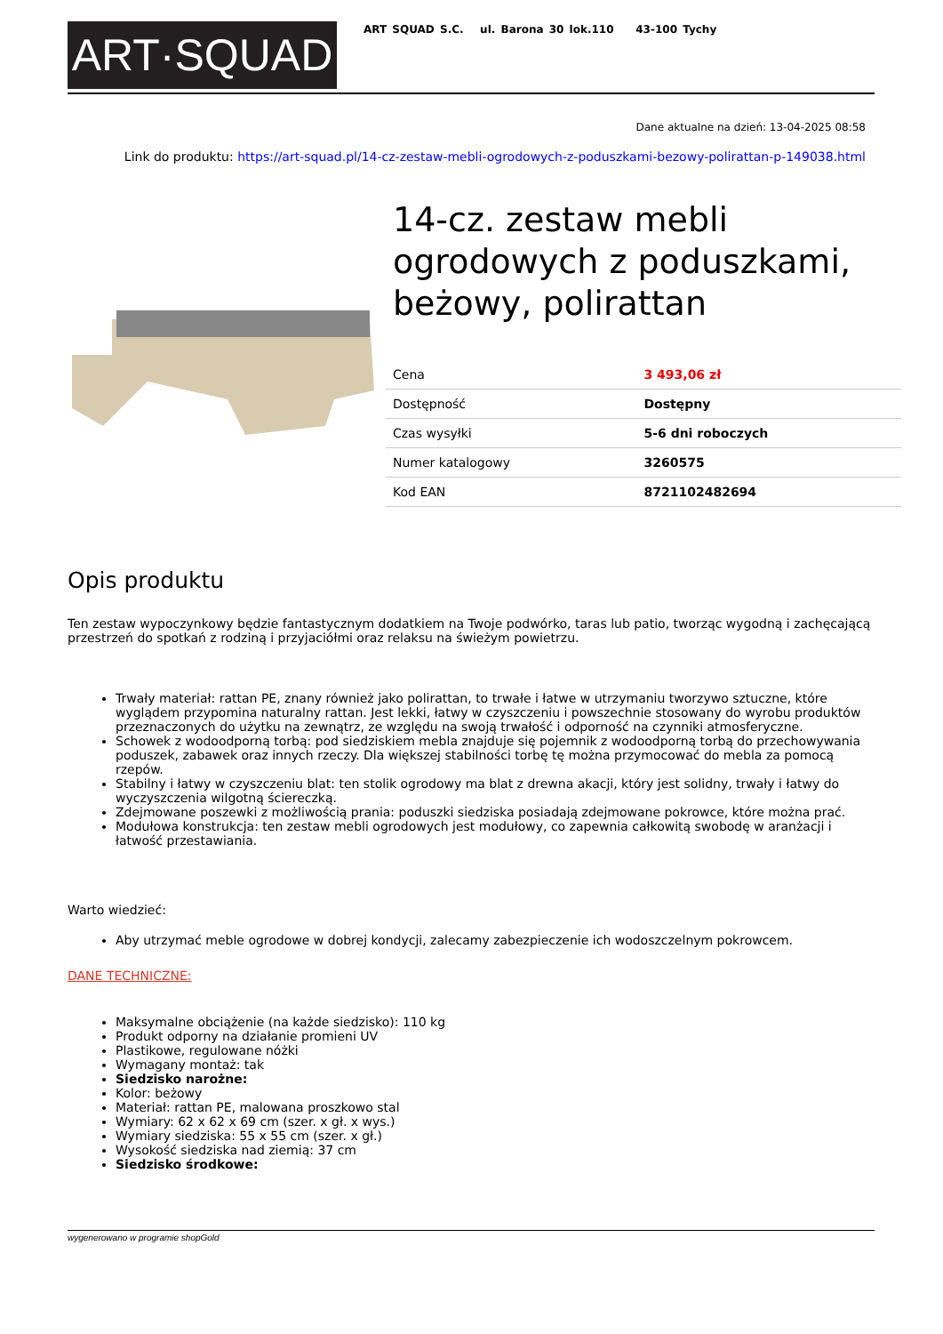ART·SQUAD
ART SQUAD S.C. ul. Barona 30 lok.110 43-100 Tychy
Dane aktualne na dzień: 13-04-2025 08:58
Link do produktu: https://art-squad.pl/14-cz-zestaw-mebli-ogrodowych-z-poduszkami-bezowy-polirattan-p-149038.html
14-cz. zestaw mebli ogrodowych z poduszkami, beżowy, polirattan
| Cena | 3 493,06 zł |
| Dostępność | Dostępny |
| Czas wysyłki | 5-6 dni roboczych |
| Numer katalogowy | 3260575 |
| Kod EAN | 8721102482694 |
Opis produktu
Ten zestaw wypoczynkowy będzie fantastycznym dodatkiem na Twoje podwórko, taras lub patio, tworząc wygodną i zachęcającą przestrzeń do spotkań z rodziną i przyjaciółmi oraz relaksu na świeżym powietrzu.
Trwały materiał: rattan PE, znany również jako polirattan, to trwałe i łatwe w utrzymaniu tworzywo sztuczne, które wyglądem przypomina naturalny rattan. Jest lekki, łatwy w czyszczeniu i powszechnie stosowany do wyrobu produktów przeznaczonych do użytku na zewnątrz, ze względu na swoją trwałość i odporność na czynniki atmosferyczne.
Schowek z wodoodporną torbą: pod siedziskiem mebla znajduje się pojemnik z wodoodporną torbą do przechowywania poduszek, zabawek oraz innych rzeczy. Dla większej stabilności torbę tę można przymocować do mebla za pomocą rzepów.
Stabilny i łatwy w czyszczeniu blat: ten stolik ogrodowy ma blat z drewna akacji, który jest solidny, trwały i łatwy do wyczyszczenia wilgotną ściereczką.
Zdejmowane poszewki z możliwością prania: poduszki siedziska posiadają zdejmowane pokrowce, które można prać.
Modułowa konstrukcja: ten zestaw mebli ogrodowych jest modułowy, co zapewnia całkowitą swobodę w aranżacji i łatwość przestawiania.
Warto wiedzieć:
Aby utrzymać meble ogrodowe w dobrej kondycji, zalecamy zabezpieczenie ich wodoszczelnym pokrowcem.
DANE TECHNICZNE:
Maksymalne obciążenie (na każde siedzisko): 110 kg
Produkt odporny na działanie promieni UV
Plastikowe, regulowane nóżki
Wymagany montaż: tak
Siedzisko narożne:
Kolor: beżowy
Materiał: rattan PE, malowana proszkowo stal
Wymiary: 62 x 62 x 69 cm (szer. x gł. x wys.)
Wymiary siedziska: 55 x 55 cm (szer. x gł.)
Wysokość siedziska nad ziemią: 37 cm
Siedzisko środkowe:
wygenerowano w programie shopGold